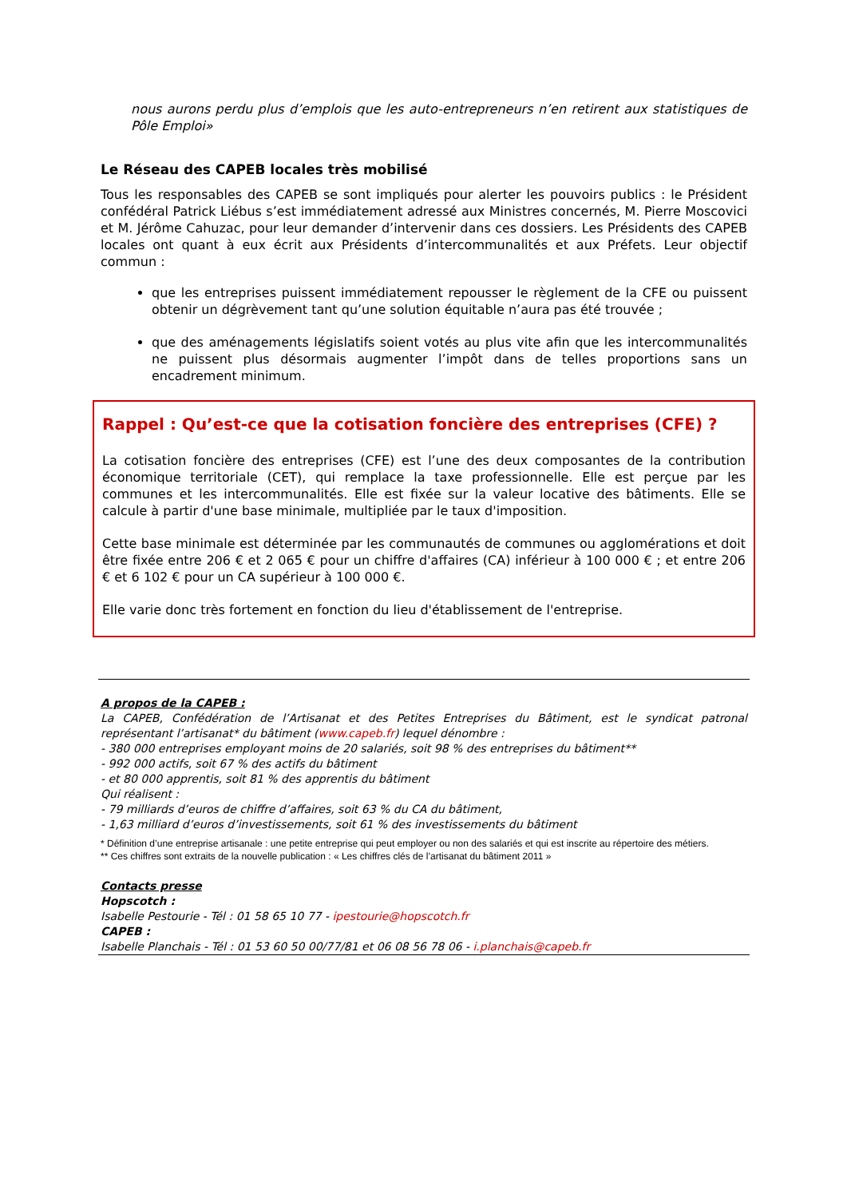nous aurons perdu plus d’emplois que les auto-entrepreneurs n’en retirent aux statistiques de Pôle Emploi»
Le Réseau des CAPEB locales très mobilisé
Tous les responsables des CAPEB se sont impliqués pour alerter les pouvoirs publics : le Président confédéral Patrick Liébus s’est immédiatement adressé aux Ministres concernés, M. Pierre Moscovici et M. Jérôme Cahuzac, pour leur demander d’intervenir dans ces dossiers. Les Présidents des CAPEB locales ont quant à eux écrit aux Présidents d’intercommunalités et aux Préfets. Leur objectif commun :
que les entreprises puissent immédiatement repousser le règlement de la CFE ou puissent obtenir un dégrèvement tant qu’une solution équitable n’aura pas été trouvée ;
que des aménagements législatifs soient votés au plus vite afin que les intercommunalités ne puissent plus désormais augmenter l’impôt dans de telles proportions sans un encadrement minimum.
Rappel : Qu’est-ce que la cotisation foncière des entreprises (CFE) ?
La cotisation foncière des entreprises (CFE) est l’une des deux composantes de la contribution économique territoriale (CET), qui remplace la taxe professionnelle. Elle est perçue par les communes et les intercommunalités. Elle est fixée sur la valeur locative des bâtiments. Elle se calcule à partir d'une base minimale, multipliée par le taux d'imposition.
Cette base minimale est déterminée par les communautés de communes ou agglomérations et doit être fixée entre 206 € et 2 065 € pour un chiffre d'affaires (CA) inférieur à 100 000 € ; et entre 206 € et 6 102 € pour un CA supérieur à 100 000 €.
Elle varie donc très fortement en fonction du lieu d'établissement de l'entreprise.
A propos de la CAPEB :
La CAPEB, Confédération de l’Artisanat et des Petites Entreprises du Bâtiment, est le syndicat patronal représentant l’artisanat* du bâtiment (www.capeb.fr) lequel dénombre :
- 380 000 entreprises employant moins de 20 salariés, soit 98 % des entreprises du bâtiment**
- 992 000 actifs, soit 67 % des actifs du bâtiment
- et 80 000 apprentis, soit 81 % des apprentis du bâtiment
Qui réalisent :
- 79 milliards d’euros de chiffre d’affaires, soit 63 % du CA du bâtiment,
- 1,63 milliard d’euros d’investissements, soit 61 % des investissements du bâtiment
* Définition d’une entreprise artisanale : une petite entreprise qui peut employer ou non des salariés et qui est inscrite au répertoire des métiers.
** Ces chiffres sont extraits de la nouvelle publication : « Les chiffres clés de l’artisanat du bâtiment 2011 »
Contacts presse
Hopscotch :
Isabelle Pestourie - Tél : 01 58 65 10 77 - ipestourie@hopscotch.fr
CAPEB :
Isabelle Planchais - Tél : 01 53 60 50 00/77/81 et 06 08 56 78 06 - i.planchais@capeb.fr